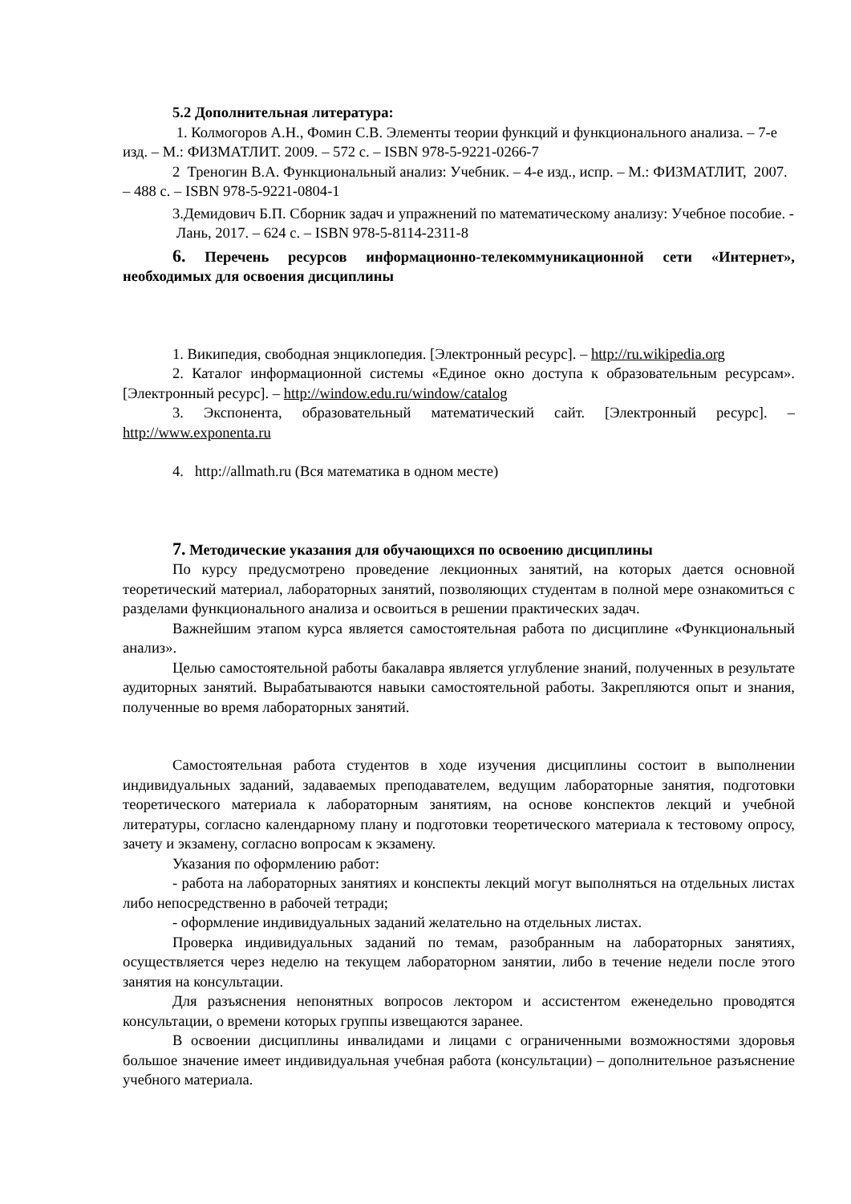5.2 Дополнительная литература:
1. Колмогоров А.Н., Фомин С.В. Элементы теории функций и функционального анализа. – 7-е изд. – М.: ФИЗМАТЛИТ. 2009. – 572 с. – ISBN 978-5-9221-0266-7
2 Треногин В.А. Функциональный анализ: Учебник. – 4-е изд., испр. – М.: ФИЗМАТЛИТ, 2007. – 488 с. – ISBN 978-5-9221-0804-1
3.Демидович Б.П. Сборник задач и упражнений по математическому анализу: Учебное пособие. - Лань, 2017. – 624 с. – ISBN 978-5-8114-2311-8
6. Перечень ресурсов информационно-телекоммуникационной сети «Интернет», необходимых для освоения дисциплины
1. Википедия, свободная энциклопедия. [Электронный ресурс]. – http://ru.wikipedia.org
2. Каталог информационной системы «Единое окно доступа к образовательным ресурсам». [Электронный ресурс]. – http://window.edu.ru/window/catalog
3. Экспонента, образовательный математический сайт. [Электронный ресурс]. – http://www.exponenta.ru
4. http://allmath.ru (Вся математика в одном месте)
7. Методические указания для обучающихся по освоению дисциплины
По курсу предусмотрено проведение лекционных занятий, на которых дается основной теоретический материал, лабораторных занятий, позволяющих студентам в полной мере ознакомиться с разделами функционального анализа и освоиться в решении практических задач.
Важнейшим этапом курса является самостоятельная работа по дисциплине «Функциональный анализ».
Целью самостоятельной работы бакалавра является углубление знаний, полученных в результате аудиторных занятий. Вырабатываются навыки самостоятельной работы. Закрепляются опыт и знания, полученные во время лабораторных занятий.
Самостоятельная работа студентов в ходе изучения дисциплины состоит в выполнении индивидуальных заданий, задаваемых преподавателем, ведущим лабораторные занятия, подготовки теоретического материала к лабораторным занятиям, на основе конспектов лекций и учебной литературы, согласно календарному плану и подготовки теоретического материала к тестовому опросу, зачету и экзамену, согласно вопросам к экзамену.
Указания по оформлению работ:
- работа на лабораторных занятиях и конспекты лекций могут выполняться на отдельных листах либо непосредственно в рабочей тетради;
- оформление индивидуальных заданий желательно на отдельных листах.
Проверка индивидуальных заданий по темам, разобранным на лабораторных занятиях, осуществляется через неделю на текущем лабораторном занятии, либо в течение недели после этого занятия на консультации.
Для разъяснения непонятных вопросов лектором и ассистентом еженедельно проводятся консультации, о времени которых группы извещаются заранее.
В освоении дисциплины инвалидами и лицами с ограниченными возможностями здоровья большое значение имеет индивидуальная учебная работа (консультации) – дополнительное разъяснение учебного материала.